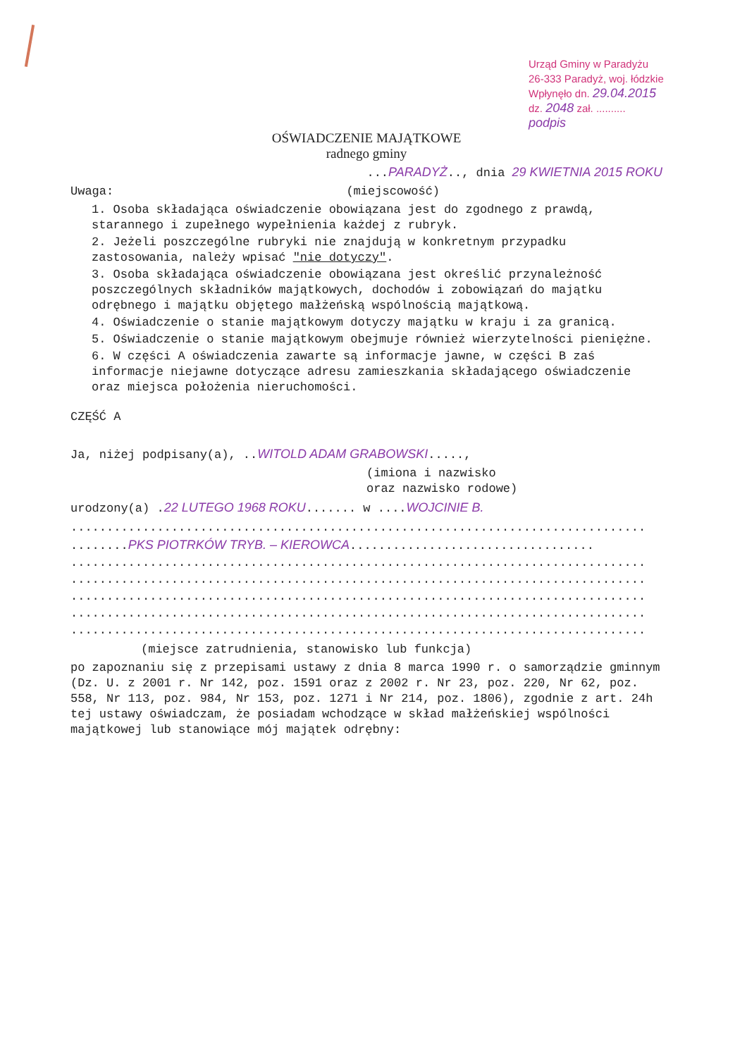Urząd Gminy w Paradyżu
26-333 Paradyż, woj. łódzkie
Wpłynęło dn. 29.04.2015
dz. 2048 zał. ..........
podpis
OŚWIADCZENIE MAJĄTKOWE
radnego gminy
...PARADYŻ.., dnia 29 KWIETNIA 2015 ROKU
Uwaga: (miejscowość)
1. Osoba składająca oświadczenie obowiązana jest do zgodnego z prawdą, starannego i zupełnego wypełnienia każdej z rubryk.
2. Jeżeli poszczególne rubryki nie znajdują w konkretnym przypadku zastosowania, należy wpisać "nie dotyczy".
3. Osoba składająca oświadczenie obowiązana jest określić przynależność poszczególnych składników majątkowych, dochodów i zobowiązań do majątku odrębnego i majątku objętego małżeńską wspólnością majątkową.
4. Oświadczenie o stanie majątkowym dotyczy majątku w kraju i za granicą.
5. Oświadczenie o stanie majątkowym obejmuje również wierzytelności pieniężne.
6. W części A oświadczenia zawarte są informacje jawne, w części B zaś informacje niejawne dotyczące adresu zamieszkania składającego oświadczenie oraz miejsca położenia nieruchomości.
CZĘŚĆ A
Ja, niżej podpisany(a), ..WITOLD ADAM GRABOWSKI.....,
(imiona i nazwisko
oraz nazwisko rodowe)
urodzony(a) .22 LUTEGO 1968 ROKU....... w ....WOJCINIE B.
................................................................................
........PKS PIOTRKÓW TRYB. – KIEROWCA..................................
................................................................................
................................................................................
................................................................................
................................................................................
................................................................................
(miejsce zatrudnienia, stanowisko lub funkcja)
po zapoznaniu się z przepisami ustawy z dnia 8 marca 1990 r. o samorządzie gminnym (Dz. U. z 2001 r. Nr 142, poz. 1591 oraz z 2002 r. Nr 23, poz. 220, Nr 62, poz. 558, Nr 113, poz. 984, Nr 153, poz. 1271 i Nr 214, poz. 1806), zgodnie z art. 24h tej ustawy oświadczam, że posiadam wchodzące w skład małżeńskiej wspólności majątkowej lub stanowiące mój majątek odrębny: